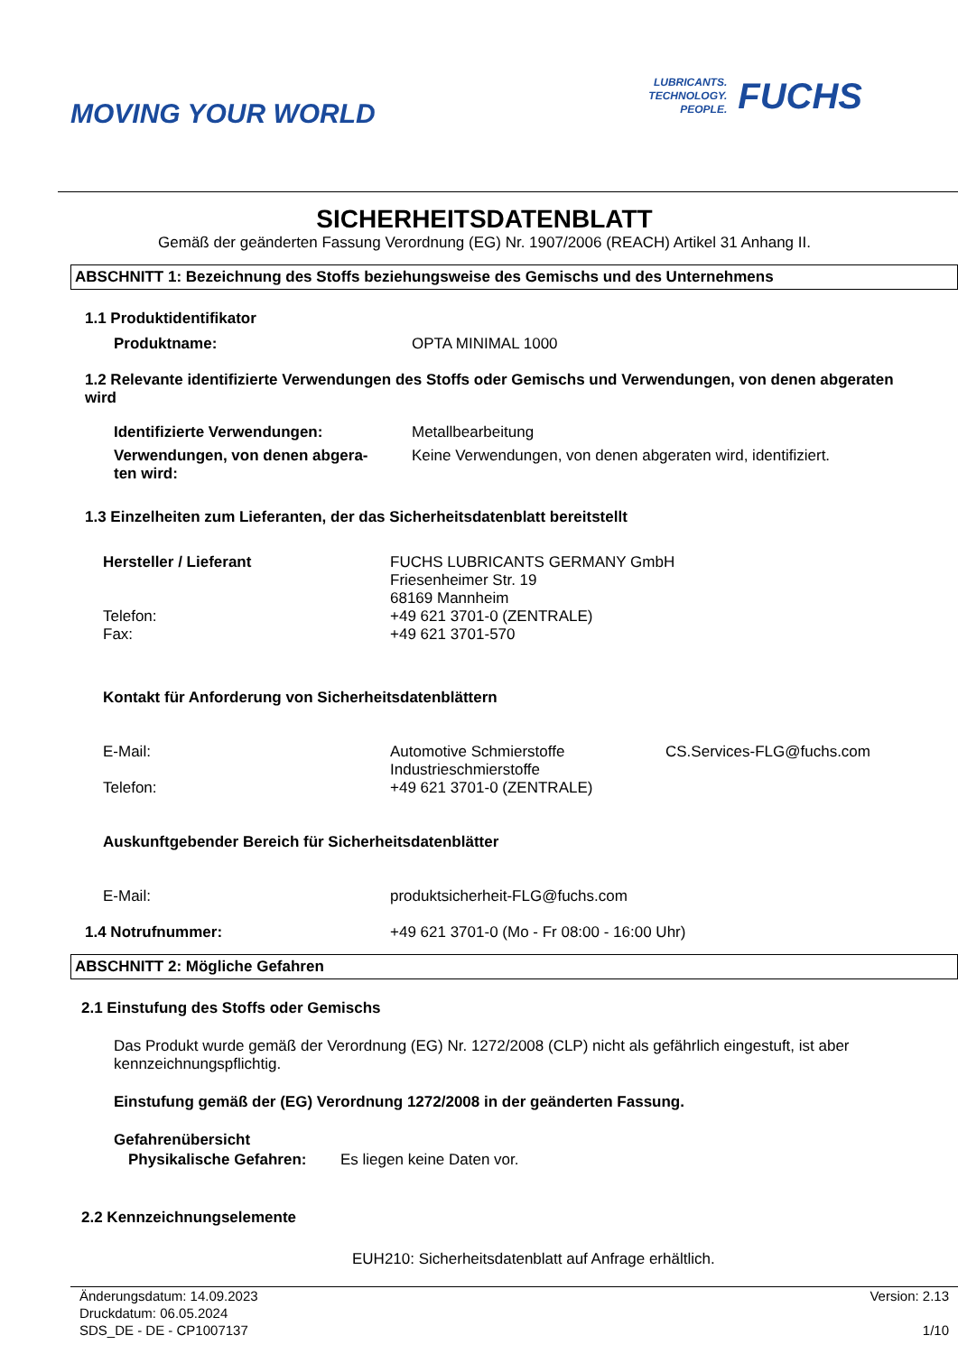MOVING YOUR WORLD
LUBRICANTS.
TECHNOLOGY.
PEOPLE.
FUCHS
SICHERHEITSDATENBLATT
Gemäß der geänderten Fassung Verordnung (EG) Nr. 1907/2006 (REACH) Artikel 31 Anhang II.
ABSCHNITT 1: Bezeichnung des Stoffs beziehungsweise des Gemischs und des Unternehmens
1.1 Produktidentifikator
Produktname: OPTA MINIMAL 1000
1.2 Relevante identifizierte Verwendungen des Stoffs oder Gemischs und Verwendungen, von denen abgeraten wird
Identifizierte Verwendungen: Metallbearbeitung
Verwendungen, von denen abgera-
ten wird:
Keine Verwendungen, von denen abgeraten wird, identifiziert.
1.3 Einzelheiten zum Lieferanten, der das Sicherheitsdatenblatt bereitstellt
Hersteller / Lieferant
Telefon:
Fax:
FUCHS LUBRICANTS GERMANY GmbH
Friesenheimer Str. 19
68169 Mannheim
+49 621 3701-0 (ZENTRALE)
+49 621 3701-570
Kontakt für Anforderung von Sicherheitsdatenblättern
E-Mail:
Telefon:
Automotive Schmierstoffe
Industrieschmierstoffe
+49 621 3701-0 (ZENTRALE)
CS.Services-FLG@fuchs.com
Auskunftgebender Bereich für Sicherheitsdatenblätter
E-Mail: produktsicherheit-FLG@fuchs.com
1.4 Notrufnummer: +49 621 3701-0 (Mo - Fr 08:00 - 16:00 Uhr)
ABSCHNITT 2: Mögliche Gefahren
2.1 Einstufung des Stoffs oder Gemischs
Das Produkt wurde gemäß der Verordnung (EG) Nr. 1272/2008 (CLP) nicht als gefährlich eingestuft, ist aber kennzeichnungspflichtig.
Einstufung gemäß der (EG) Verordnung 1272/2008 in der geänderten Fassung.
Gefahrenübersicht
Physikalische Gefahren: Es liegen keine Daten vor.
2.2 Kennzeichnungselemente
EUH210: Sicherheitsdatenblatt auf Anfrage erhältlich.
Änderungsdatum: 14.09.2023
Druckdatum: 06.05.2024
SDS_DE - DE - CP1007137
Version: 2.13
1/10